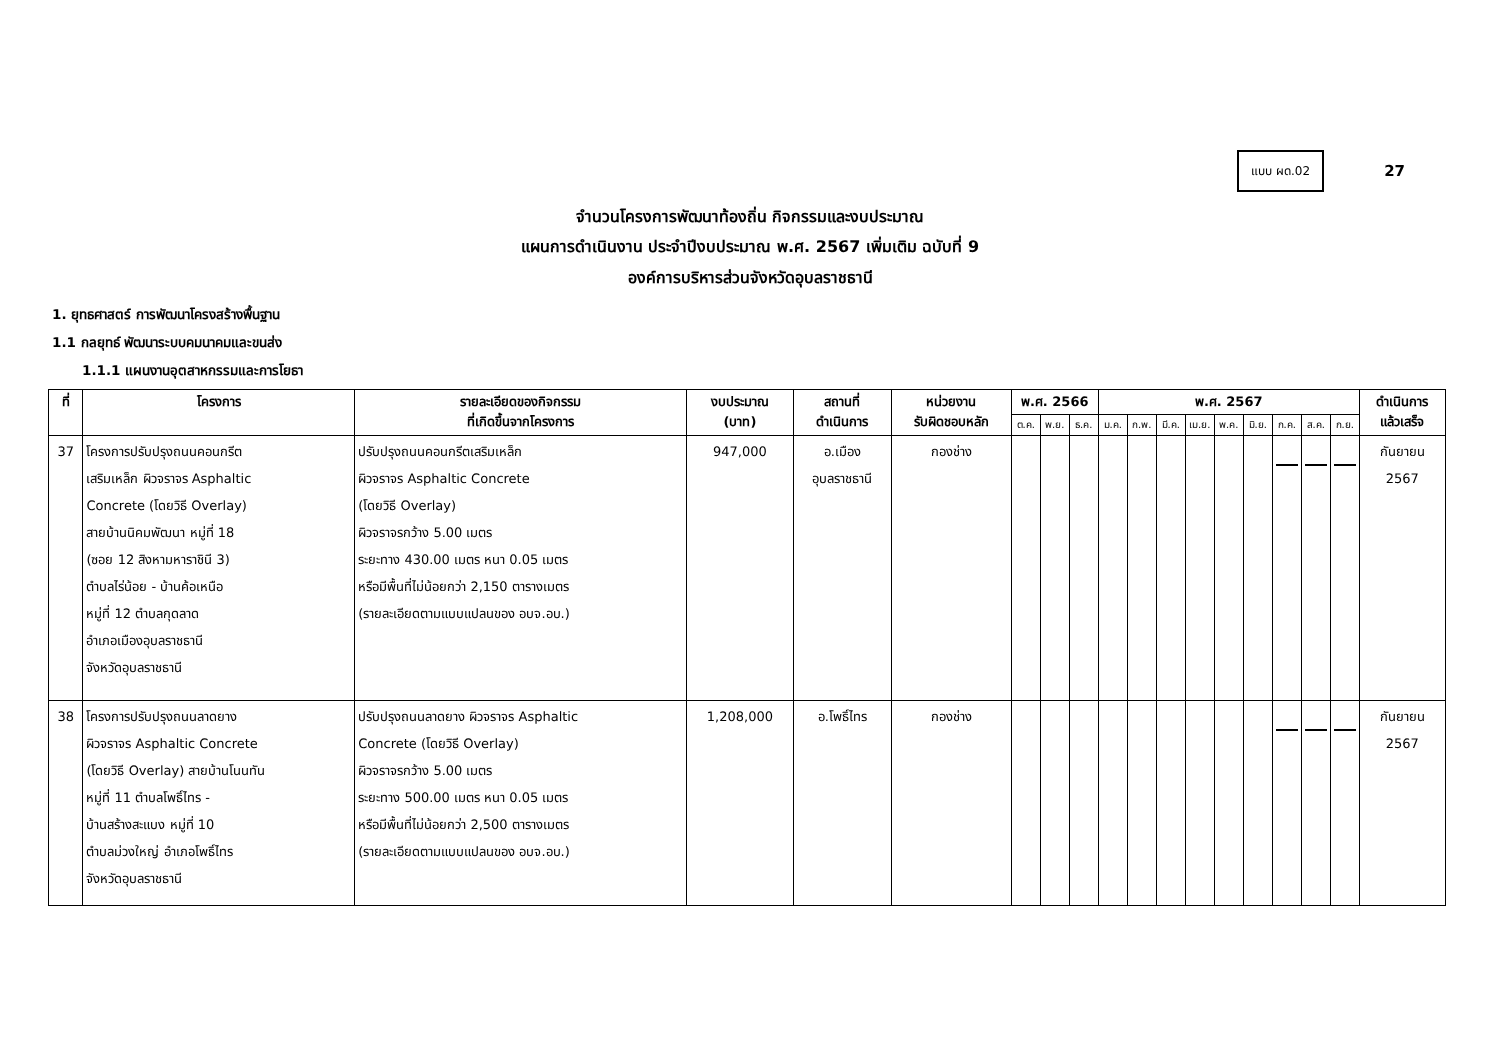แบบ ผด.02 27
จำนวนโครงการพัฒนาท้องถิ่น กิจกรรมและงบประมาณ
แผนการดำเนินงาน ประจำปีงบประมาณ พ.ศ. 2567 เพิ่มเติม ฉบับที่ 9
องค์การบริหารส่วนจังหวัดอุบลราชธานี
1. ยุทธศาสตร์ การพัฒนาโครงสร้างพื้นฐาน
1.1 กลยุทธ์ พัฒนาระบบคมนาคมและขนส่ง
1.1.1 แผนงานอุตสาหกรรมและการโยธา
| ที่ | โครงการ | รายละเอียดของกิจกรรม ที่เกิดขึ้นจากโครงการ | งบประมาณ (บาท) | สถานที่ ดำเนินการ | หน่วยงาน รับผิดชอบหลัก | พ.ศ. 2566 | | | พ.ศ. 2567 | | | | | | | | | ดำเนินการ แล้วเสร็จ |
| --- | --- | --- | --- | --- | --- | --- | --- | --- | --- | --- | --- | --- | --- | --- | --- | --- | --- | --- |
| | | | | | | ต.ค. | พ.ย. | ธ.ค. | ม.ค. | ก.พ. | มี.ค. | เม.ย. | พ.ค. | มิ.ย. | ก.ค. | ส.ค. | ก.ย. | |
| 37 | โครงการปรับปรุงถนนคอนกรีต เสริมเหล็ก ผิวจราจร Asphaltic Concrete (โดยวิธี Overlay) สายบ้านนิคมพัฒนา หมู่ที่ 18 (ซอย 12 สิงหามหาราชินี 3) ตำบลไร่น้อย - บ้านค้อเหนือ หมู่ที่ 12 ตำบลกุดลาด อำเภอเมืองอุบลราชธานี จังหวัดอุบลราชธานี | ปรับปรุงถนนคอนกรีตเสริมเหล็ก ผิวจราจร Asphaltic Concrete (โดยวิธี Overlay) ผิวจราจรกว้าง 5.00 เมตร ระยะทาง 430.00 เมตร หนา 0.05 เมตร หรือมีพื้นที่ไม่น้อยกว่า 2,150 ตารางเมตร (รายละเอียดตามแบบแปลนของ อบจ.อบ.) | 947,000 | อ.เมือง อุบลราชธานี | กองช่าง | | | | | | | | | | | | | กันยายน 2567 |
| 38 | โครงการปรับปรุงถนนลาดยาง ผิวจราจร Asphaltic Concrete (โดยวิธี Overlay) สายบ้านโนนทัน หมู่ที่ 11 ตำบลโพธิ์ไทร - บ้านสร้างสะแบง หมู่ที่ 10 ตำบลม่วงใหญ่ อำเภอโพธิ์ไทร จังหวัดอุบลราชธานี | ปรับปรุงถนนลาดยาง ผิวจราจร Asphaltic Concrete (โดยวิธี Overlay) ผิวจราจรกว้าง 5.00 เมตร ระยะทาง 500.00 เมตร หนา 0.05 เมตร หรือมีพื้นที่ไม่น้อยกว่า 2,500 ตารางเมตร (รายละเอียดตามแบบแปลนของ อบจ.อบ.) | 1,208,000 | อ.โพธิ์ไทร | กองช่าง | | | | | | | | | | | | | กันยายน 2567 |